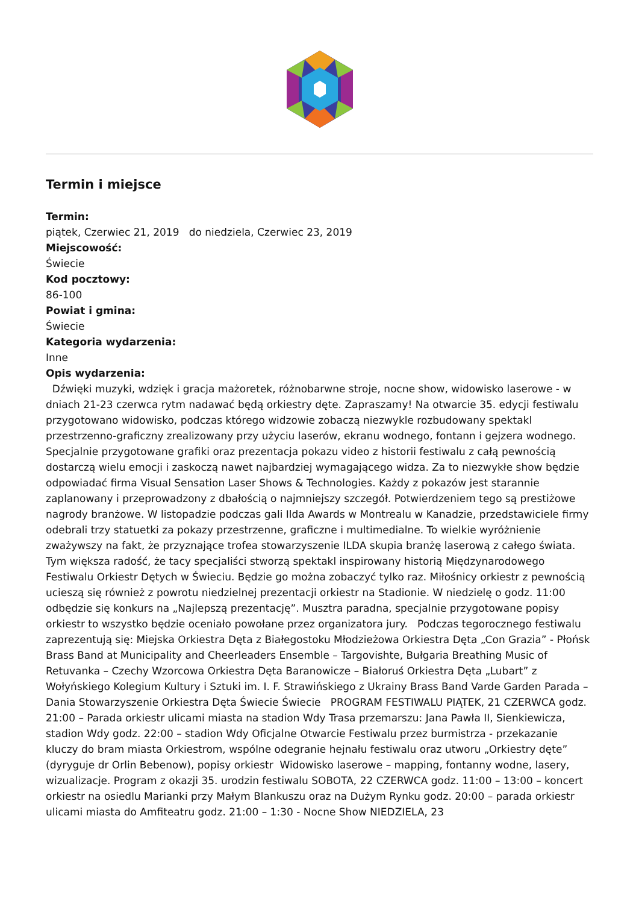Termin i miejsce
Termin:
piątek, Czerwiec 21, 2019 do niedziela, Czerwiec 23, 2019
Miejscowość:
Świecie
Kod pocztowy:
86-100
Powiat i gmina:
Świecie
Kategoria wydarzenia:
Inne
Opis wydarzenia:
Dźwięki muzyki, wdzięk i gracja mażoretek, różnobarwne stroje, nocne show, widowisko laserowe - w dniach 21-23 czerwca rytm nadawać będą orkiestry dęte. Zapraszamy! Na otwarcie 35. edycji festiwalu przygotowano widowisko, podczas którego widzowie zobaczą niezwykle rozbudowany spektakl przestrzenno-graficzny zrealizowany przy użyciu laserów, ekranu wodnego, fontann i gejzera wodnego. Specjalnie przygotowane grafiki oraz prezentacja pokazu video z historii festiwalu z całą pewnością dostarczą wielu emocji i zaskoczą nawet najbardziej wymagającego widza. Za to niezwykłe show będzie odpowiadać firma Visual Sensation Laser Shows & Technologies. Każdy z pokazów jest starannie zaplanowany i przeprowadzony z dbałością o najmniejszy szczegół. Potwierdzeniem tego są prestiżowe nagrody branżowe. W listopadzie podczas gali Ilda Awards w Montrealu w Kanadzie, przedstawiciele firmy odebrali trzy statuetki za pokazy przestrzenne, graficzne i multimedialne. To wielkie wyróżnienie zważywszy na fakt, że przyznające trofea stowarzyszenie ILDA skupia branżę laserową z całego świata. Tym większa radość, że tacy specjaliści stworzą spektakl inspirowany historią Międzynarodowego Festiwalu Orkiestr Dętych w Świeciu. Będzie go można zobaczyć tylko raz. Miłośnicy orkiestr z pewnością ucieszą się również z powrotu niedzielnej prezentacji orkiestr na Stadionie. W niedzielę o godz. 11:00 odbędzie się konkurs na „Najlepszą prezentację”. Musztra paradna, specjalnie przygotowane popisy orkiestr to wszystko będzie oceniało powołane przez organizatora jury. Podczas tegorocznego festiwalu zaprezentują się: Miejska Orkiestra Dęta z Białegostoku Młodzieżowa Orkiestra Dęta „Con Grazia” - Płońsk Brass Band at Municipality and Cheerleaders Ensemble – Targovishte, Bułgaria Breathing Music of Retuvanka – Czechy Wzorcowa Orkiestra Dęta Baranowicze – Białoruś Orkiestra Dęta „Lubart” z Wołyńskiego Kolegium Kultury i Sztuki im. I. F. Strawińskiego z Ukrainy Brass Band Varde Garden Parada – Dania Stowarzyszenie Orkiestra Dęta Świecie Świecie PROGRAM FESTIWALU PIĄTEK, 21 CZERWCA godz. 21:00 – Parada orkiestr ulicami miasta na stadion Wdy Trasa przemarszu: Jana Pawła II, Sienkiewicza, stadion Wdy godz. 22:00 – stadion Wdy Oficjalne Otwarcie Festiwalu przez burmistrza - przekazanie kluczy do bram miasta Orkiestrom, wspólne odegranie hejnału festiwalu oraz utworu „Orkiestry dęte” (dyryguje dr Orlin Bebenow), popisy orkiestr Widowisko laserowe – mapping, fontanny wodne, lasery, wizualizacje. Program z okazji 35. urodzin festiwalu SOBOTA, 22 CZERWCA godz. 11:00 – 13:00 – koncert orkiestr na osiedlu Marianki przy Małym Blankuszu oraz na Dużym Rynku godz. 20:00 – parada orkiestr ulicami miasta do Amfiteatru godz. 21:00 – 1:30 - Nocne Show NIEDZIELA, 23